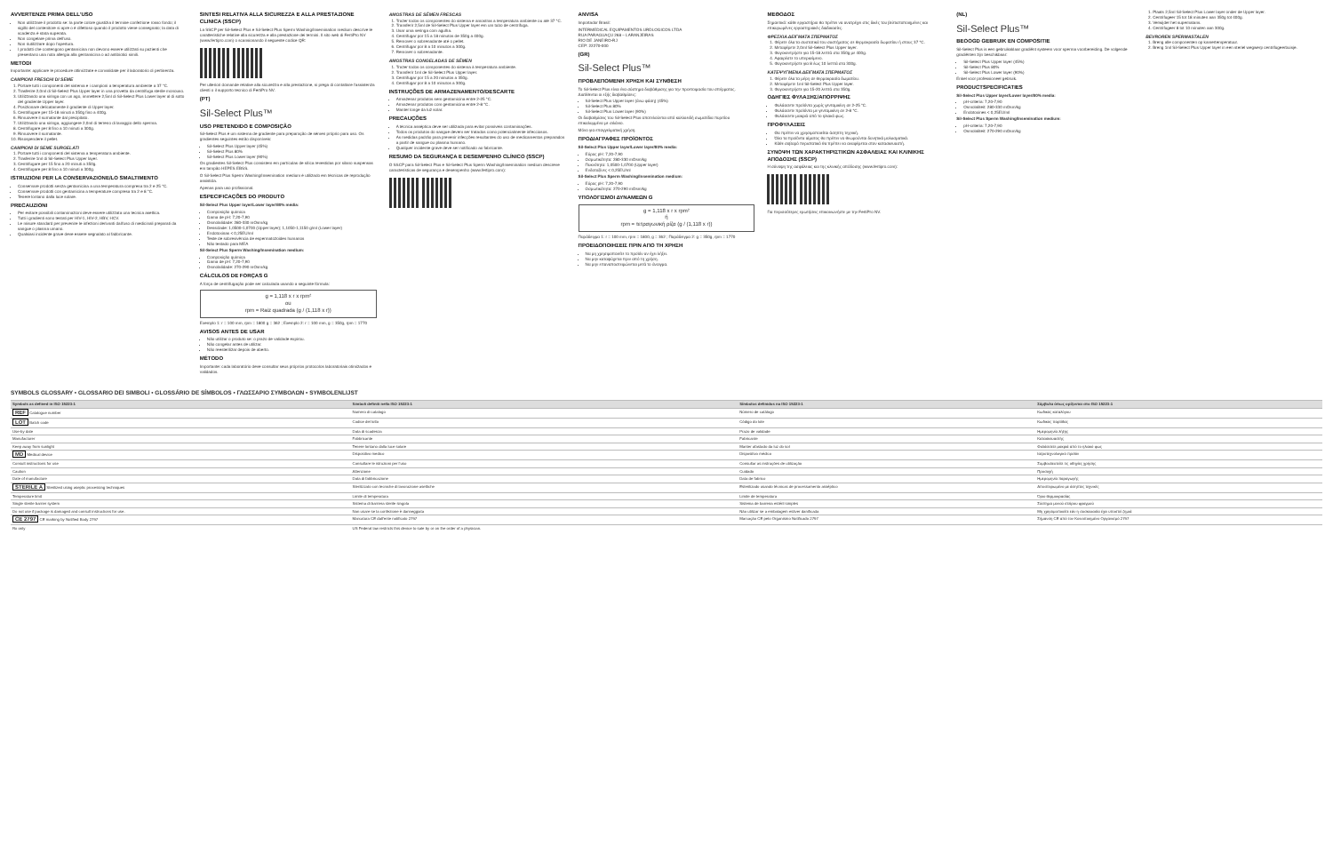AVVERTENZE PRIMA DELL'USO
Non utilizzare il prodotto se: la parte colore giustizia il termine confezione rosso fondo; il sigillo del contenitore si apre o è difettoso quando il prodotto viene consegnato; la data di scadenza è stata superata.
Non congelare prima dell'uso.
Non riutilizzare dopo l'apertura.
I prodotti che contengono gentamicina non devono essere utilizzati su pazienti che presentano una nota allergia alla gentamicina o ad antibiotici simili.
METODI
Importante: applicare le procedure ottimizzate e convalidate per il laboratorio di pertinenza.
CAMPIONI FRESCHI DI SEME
1. Portare tutti i componenti del sistema e i campioni a temperatura ambiente a 37 °C.
2. Trasferire 2,0ml di Sil-Select Plus Upper layer in una provetta da centrifuga sterile monouso.
3. Utilizzando una siringa con un ago, immettere 2,5ml di Sil-Select Plus Lower layer al di sotto del gradiente Upper layer.
4. Posizionare delicatamente il gradiente di Upper layer.
5. Centrifugare per 15-18 minuti a 350g fino a 400g.
6. Rimuovere il surnatante dal precipitato.
7. Utilizzando una siringa, aggiungere 2,0ml di terreno di lavaggio dello sperma.
8. Centrifugare per 8 fino a 10 minuti a 300g.
9. Rimuovere il surnatante.
10. Risospendere il pellet.
CAMPIONI DI SEME SURGELATI
1. Portare tutti i componenti del sistema a temperatura ambiente.
2. Trasferire 1ml di Sil-Select Plus Upper layer.
3. Centrifugare per 15 fino a 20 minuti a 350g.
4. Centrifugare per 8 fino a 10 minuti a 300g.
ISTRUZIONI PER LA CONSERVAZIONE/LO SMALTIMENTO
Conservare prodotti senza gentamicina a una temperatura compresa tra 2 e 25 °C.
Conservare prodotti con gentamicina a temperature compresa tra 2 e 8 °C.
Tenere lontano dalla luce solare.
PRECAUZIONI
Per evitare possibili contaminazioni deve essere utilizzata una tecnica asettica.
Tutti i gradienti sono testati per HIV-1, HIV-2, HBV, HCV.
Le misure standard per prevenire le infezioni derivanti dall'uso di medicinali preparati da sangue o plasma umano.
Qualsiasi incidente grave deve essere segnalato al fabbricante.
SINTESI RELATIVA ALLA SICUREZZA E ALLA PRESTAZIONE CLINICA (SSCP)
La SSCP per Sil-Select Plus e Sil-Select Plus Sperm Washing/Insemination medium descrive le caratteristiche relative alla sicurezza e alla prestazione dei termini. Il sito web di FertiPro NV (www.fertipro.com) o scansionando il seguente codice QR:
Per ulteriori domande relative alla sicurezza e alla prestazione, si prega di contattare l'assistenza clienti o il supporto tecnico di FertiPro NV.
(PT)
Sil-Select Plus™
USO PRETENDIDO E COMPOSIÇÃO
Sil-Select Plus é um sistema de gradiente para preparação de sémen próprio para uso. Os gradientes seguintes estão disponíveis:
Sil-Select Plus Upper layer (45%)
Sil-Select Plus 80%
Sil-Select Plus Lower layer (90%)
Os gradientes Sil-Select Plus consistem em partículas de sílica revestidas por silano suspensas em tampão HEPES EBSS.
O Sil-Select Plus Sperm Washing/Insemination medium é utilizado em técnicas de reprodução assistida.
Apenas para uso profissional.
ESPECIFICAÇÕES DO PRODUTO
Sil-Select Plus Upper layer/Lower layer/80% média:
Composição química
Gama de pH: 7,20-7,90
Osmolalidade: 280-330 mOsm/kg
Densidade: 1,0500-1,0700 (Upper layer); 1,1050-1,1150 g/ml (Lower layer)
Endotoxinas < 0,25EU/ml
Teste de sobrevivência de espermatozoides humanos
Não testado para MEA
Sil-Select Plus Sperm Washing/Insemination medium:
Composição química
Gama de pH: 7,20-7,90
Osmolalidade: 270-290 mOsm/kg
CÁLCULOS DE FORÇAS G
A força de centrifugação pode ser calculada usando a seguinte fórmula:
g = 1,118 x r x rpm²
ou
rpm = Raiz quadrada (g / (1,118 x r))
Exemplo 1: r = 100 mm, rpm = 1800 g = 362 ; Exemplo 2: r = 100 mm, g = 350g, rpm = 1770
AVISOS ANTES DE USAR
Não utilizar o produto se: o prazo de validade expirou.
Não congelar antes de utilizar.
Não reesterilizar depois de aberto.
MÉTODO
Importante: cada laboratório deve consultar seus próprios protocolos laboratoriais otimizados e validados.
AMOSTRAS DE SÉMEN FRESCAS
1. Trazer todos os componentes do sistema e amostras a temperatura ambiente ou até 37 °C.
2. Transferir 2,5ml de Sil-Select Plus Upper layer em um tubo de centrífuga.
3. Usar uma seringa com agulha.
4. Centrifugar por 15 a 18 minutos de 350g a 400g.
5. Remover o sobrenadante até o pellet.
6. Centrifugar por 8 a 10 minutos a 300g.
7. Remover o sobrenadante.
AMOSTRAS CONGELADAS DE SÉMEN
1. Trazer todos os componentes do sistema à temperatura ambiente.
2. Transferir 1ml de Sil-Select Plus Upper layer.
3. Centrifugar por 15 a 20 minutos a 350g.
4. Centrifugar por 8 a 10 minutos a 300g.
INSTRUÇÕES DE ARMAZENAMENTO/DESCARTE
Armazenar produtos sem gentamicina entre 2-25 °C.
Armazenar produtos com gentamicina entre 2-8 °C.
Manter longe da luz solar.
PRECAUÇÕES
A técnica asséptica deve ser utilizada para evitar possíveis contaminações.
Todos os produtos do sangue devem ser tratados como potencialmente infecciosos.
As medidas padrão para prevenir infecções resultantes do uso de medicamentos preparados a partir de sangue ou plasma humano.
Qualquer incidente grave deve ser notificado ao fabricante.
RESUMO DA SEGURANÇA E DESEMPENHO CLÍNICO (SSCP)
O SSCP para Sil-Select Plus e Sil-Select Plus Sperm Washing/Insemination medium descreve características de segurança e desempenho (www.fertipro.com):
ANVISA
Importador Brasil:
INTERMEDICAL EQUIPAMENTOS URDLOGICOS LTDA
RUA PARAGUAÇU 268 – LARANJEIRAS
RIO DE JANEIRO-RJ
CEP: 22270-000
(GR)
Sil-Select Plus™
ΠΡΟΒΛΕΠΟΜΕΝΗ ΧΡΗΣΗ ΚΑΙ ΣΥΝΘΕΣΗ
Το Sil-Select Plus είναι ένα σύστημα διαβάθμισης για την προετοιμασία του σπέρματος. Διατίθενται οι εξής διαβαθμίσεις:
Sil-Select Plus Upper layer (άνω φάση) (45%)
Sil-Select Plus 80%
Sil-Select Plus Lower layer (90%)
Οι διαβαθμίσεις του Sil-Select Plus αποτελούνται από κολλοειδή σωματίδια πυριτίου επικαλυμμένα με σιλάνιο.
Μόνο για επαγγελματική χρήση.
ΠΡΟΔΙΑΓΡΑΦΕΣ ΠΡΟΪΟΝΤΟΣ
Sil-Select Plus Upper layer/Lower layer/80% media:
Εύρος pH: 7,20-7,90
Ωσμωτικότητα: 280-330 mOsm/kg
Πυκνότητα: 1,0500-1,0700 (Upper layer)
Ενδοτοξίνες < 0,25EU/ml
Sil-Select Plus Sperm Washing/Insemination medium:
Εύρος pH: 7,20-7,90
Ωσμωτικότητα: 270-290 mOsm/kg
ΥΠΟΛΟΓΙΣΜΟΙ ΔΥΝΑΜΕΩΝ G
g = 1,118 x r x rpm²
ή
rpm = τετραγωνική ρίζα (g / (1,118 x r))
Παράδειγμα 1: r = 100 mm, rpm = 1800, g = 362 ; Παράδειγμα 2: g = 350g, rpm = 1770
ΠΡΟΕΙΔΟΠΟΙΗΣΕΙΣ ΠΡΙΝ ΑΠΟ ΤΗ ΧΡΗΣΗ
Να μη χρησιμοποιείτε το προϊόν αν έχει λήξει.
Να μην καταψύχεται πριν από τη χρήση.
Να μην επαναποστειρώνεται μετά το άνοιγμα.
ΜΕΘΟΔΟΣ
Σημαντικό: κάθε εργαστήριο θα πρέπει να ανατρέχει στις δικές του βελτιστοποιημένες και επικυρωμένες εργαστηριακές διαδικασίες.
ΦΡΕΣΚΙΑ ΔΕΙΓΜΑΤΑ ΣΠΕΡΜΑΤΟΣ
1. Φέρετε όλα τα συστατικά του συστήματος σε θερμοκρασία δωματίου ή στους 37 °C.
2. Μεταφέρετε 2,0ml Sil-Select Plus Upper layer.
3. Φυγοκεντρήστε για 15-18 λεπτά στα 350g με 400g.
4. Αφαιρέστε το υπερκείμενο.
5. Φυγοκεντρήστε για 8 έως 10 λεπτά στα 300g.
ΚΑΤΕΨΥΓΜΕΝΑ ΔΕΙΓΜΑΤΑ ΣΠΕΡΜΑΤΟΣ
1. Φέρετε όλα τα μέρη σε θερμοκρασία δωματίου.
2. Μεταφέρετε 1ml Sil-Select Plus Upper layer.
3. Φυγοκεντρήστε για 15-20 λεπτά στα 350g.
ΟΔΗΓΙΕΣ ΦΥΛΑΞΗΣ/ΑΠΟΡΡΙΨΗΣ
Φυλάσσετε προϊόντα χωρίς γενταμικίνη σε 2-25 °C.
Φυλάσσετε προϊόντα με γενταμικίνη σε 2-8 °C.
Φυλάσσετε μακριά από το ηλιακό φως.
ΠΡΟΦΥΛΑΞΕΙΣ
Θα πρέπει να χρησιμοποιείται άσηπτη τεχνική.
Όλα τα προϊόντα αίματος θα πρέπει να θεωρούνται δυνητικά μολυσματικά.
Κάθε σοβαρό περιστατικό θα πρέπει να αναφέρεται στον κατασκευαστή.
ΣΥΝΟΨΗ ΤΩΝ ΧΑΡΑΚΤΗΡΙΣΤΙΚΩΝ ΑΣΦΑΛΕΙΑΣ ΚΑΙ ΚΛΙΝΙΚΗΣ ΑΠΟΔΟΣΗΣ (SSCP)
Η σύνοψη της ασφάλειας και της κλινικής απόδοσης (www.fertipro.com):
Για περισσότερες ερωτήσεις επικοινωνήστε με την FertiPro NV.
(NL)
Sil-Select Plus™
BEOOGD GEBRUIK EN COMPOSITIE
Sil-Select Plus is een gebruiksklaar gradiënt systeem voor sperma voorbereiding. De volgende gradiënten zijn beschikbaar:
Sil-Select Plus Upper layer (45%)
Sil-Select Plus 80%
Sil-Select Plus Lower layer (90%)
Enkel voor professioneel gebruik.
PRODUCTSPECIFICATIES
Sil-Select Plus Upper layer/Lower layer/80% media:
pH-criteria: 7,20-7,90
Osmolaliteit: 280-330 mOsm/kg
Endotoxines < 0,25EU/ml
Sil-Select Plus Sperm Washing/Insemination medium:
pH-criteria: 7,20-7,90
Osmolaliteit: 270-290 mOsm/kg
1. Plaats 2,5ml Sil-Select Plus Lower layer onder de Upper layer.
2. Centrifugeer 15 tot 18 minuten aan 350g tot 400g.
3. Verwijder het supernatans.
4. Centrifugeer 8 tot 10 minuten aan 300g.
BEVROREN SPERMASTALEN
1. Breng alle componenten op kamertemperatuur.
2. Breng 1ml Sil-Select Plus Upper layer in een steriel wegwerp centrifugeerbuisje.
SYMBOLS GLOSSARY • GLOSSARIO DEI SIMBOLI • GLOSSÁRIO DE SÍMBOLOS • ΓΛΩΣΣΑΡΙΟ ΣΥΜΒΟΛΩΝ • SYMBOLENLIJST
| Symbols as defined in ISO 15223-1 | Simboli definiti nella ISO 15223-1 | Símbolos definidos na ISO 15223-1 | Σύμβολα όπως ορίζονται στο ISO 15223-1 |
| --- | --- | --- | --- |
| REF Catalogue number | Numero di catalogo | Número de catálogo | Κωδικός καταλόγου |
| LOT Batch code | Codice del lotto | Código do lote | Κωδικός παρτίδας |
| Use-by date | Data di scadenza | Prazo de validade | Ημερομηνία λήξης |
| Manufacturer | Fabbricante | Fabricante | Κατασκευαστής |
| Keep away from sunlight | Tenere lontano dalla luce solare | Manter afastado da luz do sol | Φυλάσσετε μακριά από το ηλιακό φως |
| MD Medical device | Dispositivo medico | Dispositivo médico | Ιατροτεχνολογικό προϊόν |
| Consult instructions for use | Consultare le istruzioni per l'uso | Consultar as instruções de utilização | Συμβουλευτείτε τις οδηγίες χρήσης |
| Caution | Attenzione | Cuidado | Προσοχή |
| Date of manufacture | Data di fabbricazione | Data de fabrico | Ημερομηνία παραγωγής |
| STERILE A Sterilized using aseptic processing techniques | Sterilizzato con tecniche di lavorazione asettiche | Esterilizado usando técnicas de processamento asséptico | Αποστειρωμένο με άσηπτες τεχνικές |
| Temperature limit | Limite di temperatura | Limite de temperatura | Όριο θερμοκρασίας |
| Single sterile barrier system | Sistema di barriera sterile singola | Sistema de barreira estéril simples | Σύστημα μονού στείρου φραγμού |
| Do not use if package is damaged and consult instructions for use. | Non usare se la confezione è danneggiata | Não utilizar se a embalagem estiver danificada | Μη χρησιμοποιείτε εάν η συσκευασία έχει υποστεί ζημιά |
| CE 2797 CE marking by Notified Body 2797 | Marcatura CE dall'ente notificato 2797 | Marcação CE pelo Organismo Notificado 2797 | Σήμανση CE από τον Κοινοποιημένο Οργανισμό 2797 |
| Rx only | US Federal law restricts this device to sale by or on the order of a physician. | | |